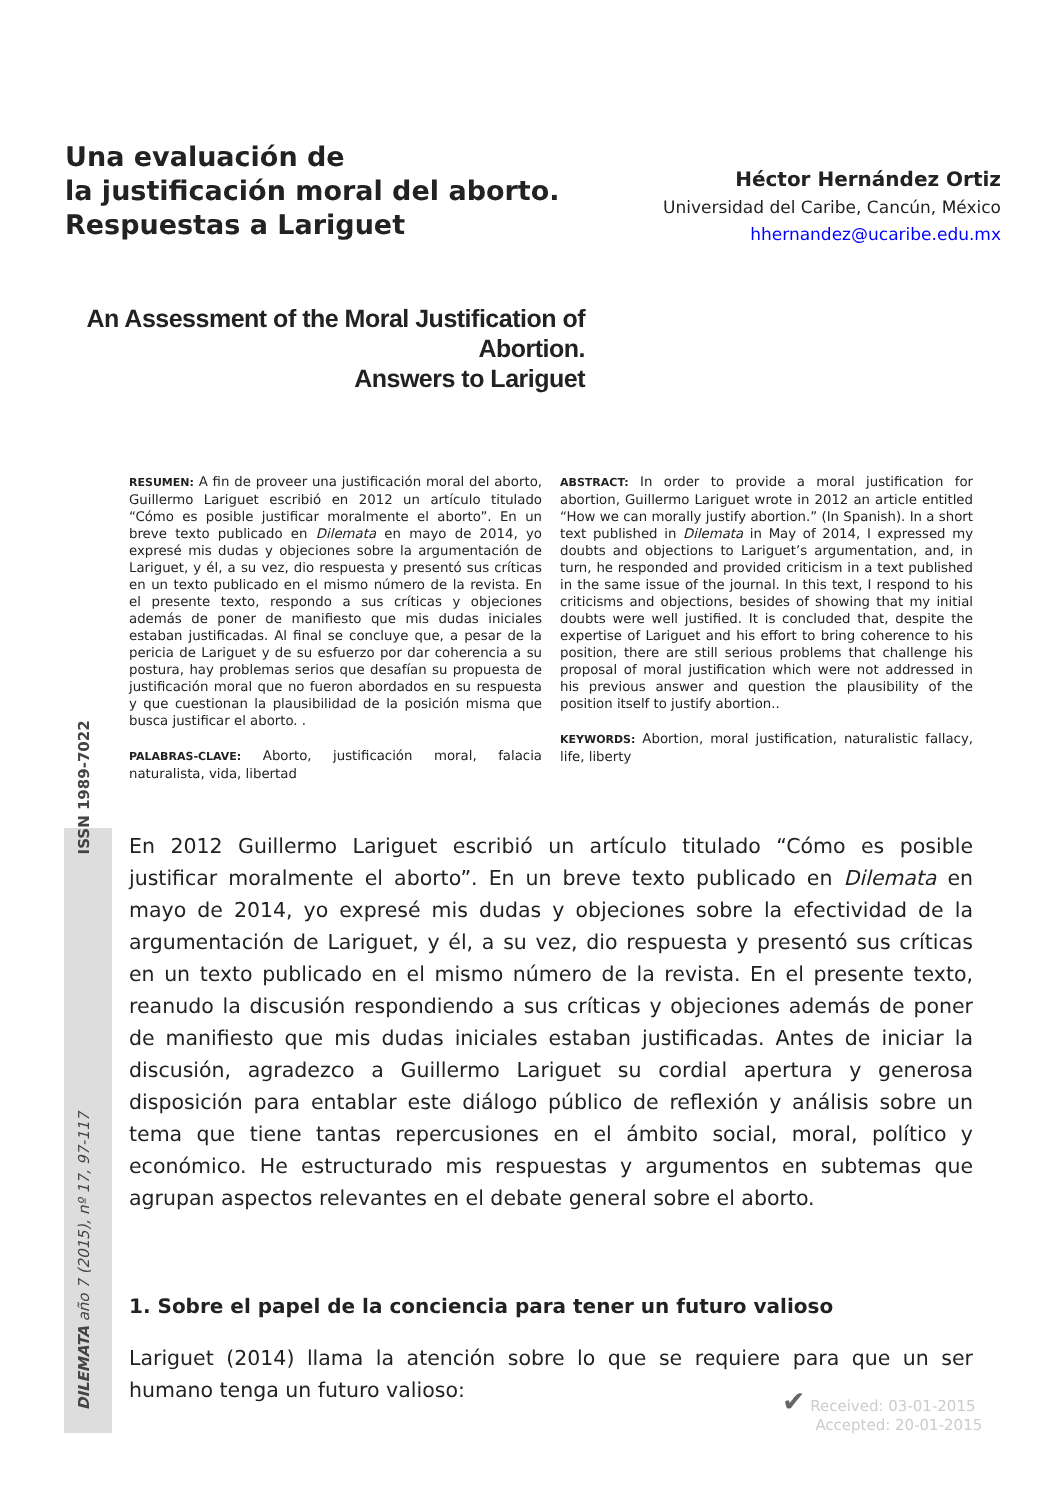Una evaluación de
la justificación moral del aborto.
Respuestas a Lariguet
Héctor Hernández Ortiz
Universidad del Caribe, Cancún, México
hhernandez@ucaribe.edu.mx
An Assessment of the Moral Justification of Abortion.
Answers to Lariguet
RESUMEN: A fin de proveer una justificación moral del aborto, Guillermo Lariguet escribió en 2012 un artículo titulado “Cómo es posible justificar moralmente el aborto”. En un breve texto publicado en Dilemata en mayo de 2014, yo expresé mis dudas y objeciones sobre la argumentación de Lariguet, y él, a su vez, dio respuesta y presentó sus críticas en un texto publicado en el mismo número de la revista. En el presente texto, respondo a sus críticas y objeciones además de poner de manifiesto que mis dudas iniciales estaban justificadas. Al final se concluye que, a pesar de la pericia de Lariguet y de su esfuerzo por dar coherencia a su postura, hay problemas serios que desafían su propuesta de justificación moral que no fueron abordados en su respuesta y que cuestionan la plausibilidad de la posición misma que busca justificar el aborto. .
PALABRAS-CLAVE: Aborto, justificación moral, falacia naturalista, vida, libertad
ABSTRACT: In order to provide a moral justification for abortion, Guillermo Lariguet wrote in 2012 an article entitled “How we can morally justify abortion.” (In Spanish). In a short text published in Dilemata in May of 2014, I expressed my doubts and objections to Lariguet’s argumentation, and, in turn, he responded and provided criticism in a text published in the same issue of the journal. In this text, I respond to his criticisms and objections, besides of showing that my initial doubts were well justified. It is concluded that, despite the expertise of Lariguet and his effort to bring coherence to his position, there are still serious problems that challenge his proposal of moral justification which were not addressed in his previous answer and question the plausibility of the position itself to justify abortion..
KEYWORDS: Abortion, moral justification, naturalistic fallacy, life, liberty
DILEMATA año 7 (2015), nº 17, 97-117 ISSN 1989-7022
En 2012 Guillermo Lariguet escribió un artículo titulado “Cómo es posible justificar moralmente el aborto”. En un breve texto publicado en Dilemata en mayo de 2014, yo expresé mis dudas y objeciones sobre la efectividad de la argumentación de Lariguet, y él, a su vez, dio respuesta y presentó sus críticas en un texto publicado en el mismo número de la revista. En el presente texto, reanudo la discusión respondiendo a sus críticas y objeciones además de poner de manifiesto que mis dudas iniciales estaban justificadas. Antes de iniciar la discusión, agradezco a Guillermo Lariguet su cordial apertura y generosa disposición para entablar este diálogo público de reflexión y análisis sobre un tema que tiene tantas repercusiones en el ámbito social, moral, político y económico. He estructurado mis respuestas y argumentos en subtemas que agrupan aspectos relevantes en el debate general sobre el aborto.
1. Sobre el papel de la conciencia para tener un futuro valioso
Lariguet (2014) llama la atención sobre lo que se requiere para que un ser humano tenga un futuro valioso:
✔ Received: 03-01-2015
Accepted: 20-01-2015